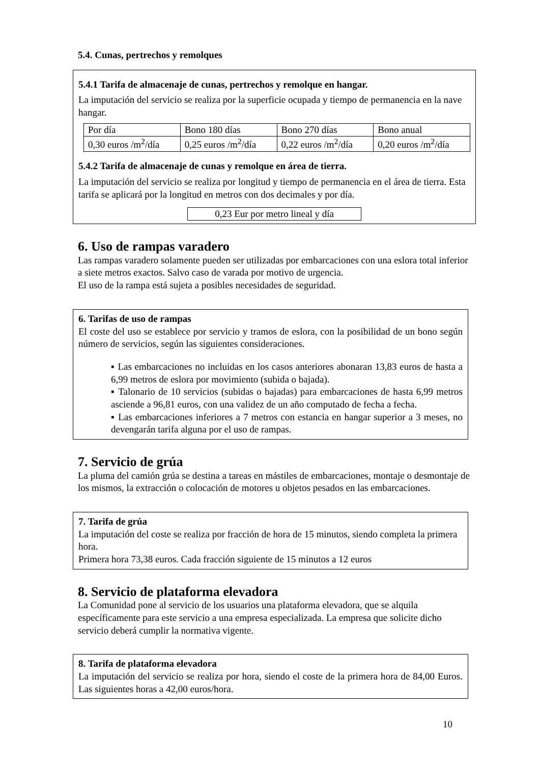5.4. Cunas, pertrechos y remolques
5.4.1 Tarifa de almacenaje de cunas, pertrechos y remolque en hangar.
La imputación del servicio se realiza por la superficie ocupada y tiempo de permanencia en la nave hangar.
| Por día | Bono 180 días | Bono 270 días | Bono anual |
| 0,30 euros /m<sup>2</sup>/día | 0,25 euros /m<sup>2</sup>/día | 0,22 euros /m<sup>2</sup>/día | 0,20 euros /m<sup>2</sup>/día |
5.4.2 Tarifa de almacenaje de cunas y remolque en área de tierra.
La imputación del servicio se realiza por longitud y tiempo de permanencia en el área de tierra. Esta tarifa se aplicará por la longitud en metros con dos decimales y por día.
0,23 Eur por metro lineal y día
6. Uso de rampas varadero
Las rampas varadero solamente pueden ser utilizadas por embarcaciones con una eslora total inferior a siete metros exactos. Salvo caso de varada por motivo de urgencia.
El uso de la rampa está sujeta a posibles necesidades de seguridad.
6. Tarifas de uso de rampas
El coste del uso se establece por servicio y tramos de eslora, con la posibilidad de un bono según número de servicios, según las siguientes consideraciones.
▪ Las embarcaciones no incluidas en los casos anteriores abonaran 13,83 euros de hasta a 6,99 metros de eslora por movimiento (subida o bajada).
▪ Talonario de 10 servicios (subidas o bajadas) para embarcaciones de hasta 6,99 metros asciende a 96,81 euros, con una validez de un año computado de fecha a fecha.
▪ Las embarcaciones inferiores a 7 metros con estancia en hangar superior a 3 meses, no devengarán tarifa alguna por el uso de rampas.
7. Servicio de grúa
La pluma del camión grúa se destina a tareas en mástiles de embarcaciones, montaje o desmontaje de los mismos, la extracción o colocación de motores u objetos pesados en las embarcaciones.
7. Tarifa de grúa
La imputación del coste se realiza por fracción de hora de 15 minutos, siendo completa la primera hora.
Primera hora 73,38 euros. Cada fracción siguiente de 15 minutos a 12 euros
8. Servicio de plataforma elevadora
La Comunidad pone al servicio de los usuarios una plataforma elevadora, que se alquila específicamente para este servicio a una empresa especializada. La empresa que solicite dicho servicio deberá cumplir la normativa vigente.
8. Tarifa de plataforma elevadora
La imputación del servicio se realiza por hora, siendo el coste de la primera hora de 84,00 Euros. Las siguientes horas a 42,00 euros/hora.
10